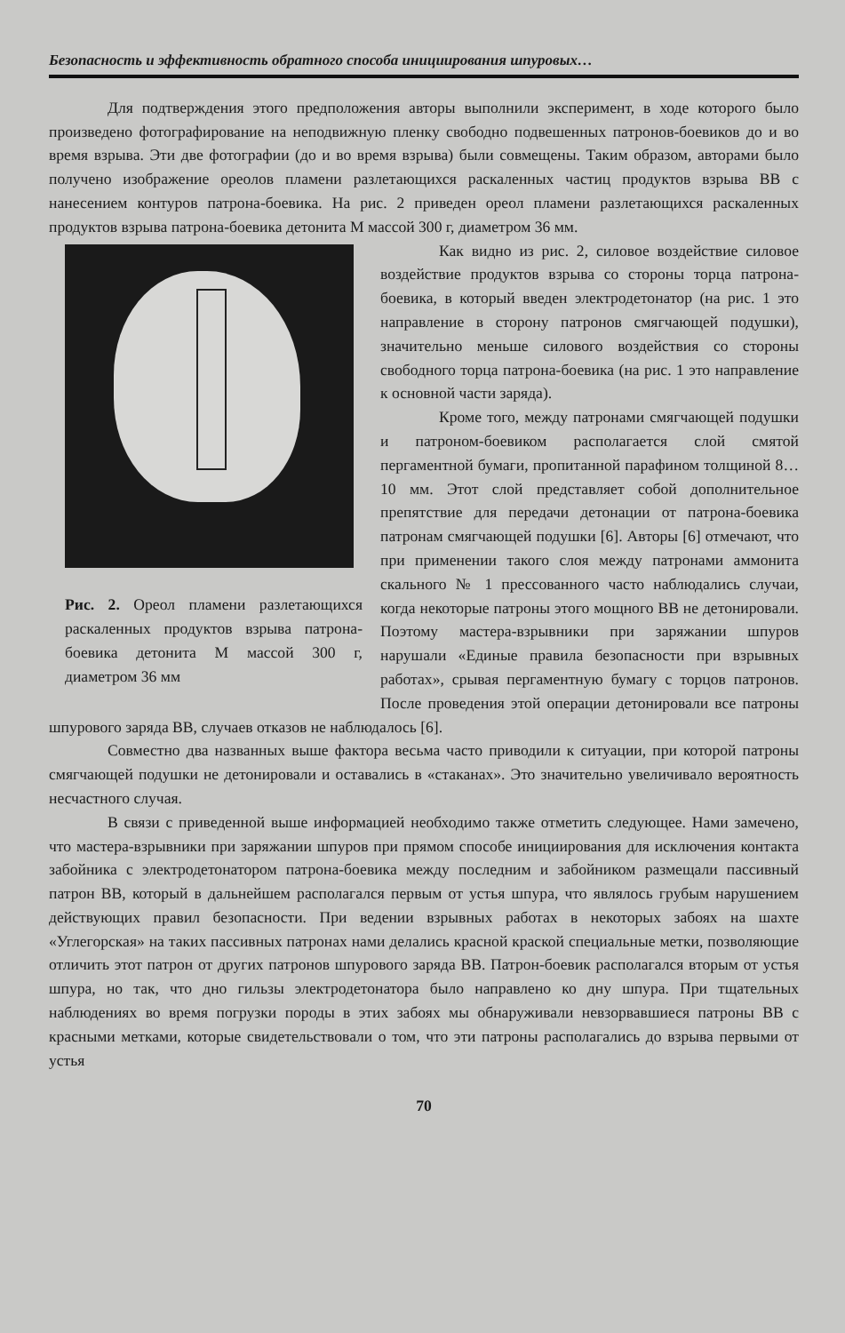Безопасность и эффективность обратного способа инициирования шпуровых…
Для подтверждения этого предположения авторы выполнили эксперимент, в ходе которого было произведено фотографирование на неподвижную пленку свободно подвешенных патронов-боевиков до и во время взрыва. Эти две фотографии (до и во время взрыва) были совмещены. Таким образом, авторами было получено изображение ореолов пламени разлетающихся раскаленных частиц продуктов взрыва ВВ с нанесением контуров патрона-боевика. На рис. 2 приведен ореол пламени разлетающихся раскаленных продуктов взрыва патрона-боевика детонита М массой 300 г, диаметром 36 мм.
Рис. 2. Ореол пламени разлетающихся раскаленных продуктов взрыва патрона-боевика детонита М массой 300 г, диаметром 36 мм
Как видно из рис. 2, силовое воздействие силовое воздействие продуктов взрыва со стороны торца патрона-боевика, в который введен электродетонатор (на рис. 1 это направление в сторону патронов смягчающей подушки), значительно меньше силового воздействия со стороны свободного торца патрона-боевика (на рис. 1 это направление к основной части заряда).
Кроме того, между патронами смягчающей подушки и патроном-боевиком располагается слой смятой пергаментной бумаги, пропитанной парафином толщиной 8…10 мм. Этот слой представляет собой дополнительное препятствие для передачи детонации от патрона-боевика патронам смягчающей подушки [6]. Авторы [6] отмечают, что при применении такого слоя между патронами аммонита скального № 1 прессованного часто наблюдались случаи, когда некоторые патроны этого мощного ВВ не детонировали. Поэтому мастера-взрывники при заряжании шпуров нарушали «Единые правила безопасности при взрывных работах», срывая пергаментную бумагу с торцов патронов. После проведения этой операции детонировали все патроны шпурового заряда ВВ, случаев отказов не наблюдалось [6].
Совместно два названных выше фактора весьма часто приводили к ситуации, при которой патроны смягчающей подушки не детонировали и оставались в «стаканах». Это значительно увеличивало вероятность несчастного случая.
В связи с приведенной выше информацией необходимо также отметить следующее. Нами замечено, что мастера-взрывники при заряжании шпуров при прямом способе инициирования для исключения контакта забойника с электродетонатором патрона-боевика между последним и забойником размещали пассивный патрон ВВ, который в дальнейшем располагался первым от устья шпура, что являлось грубым нарушением действующих правил безопасности. При ведении взрывных работах в некоторых забоях на шахте «Углегорская» на таких пассивных патронах нами делались красной краской специальные метки, позволяющие отличить этот патрон от других патронов шпурового заряда ВВ. Патрон-боевик располагался вторым от устья шпура, но так, что дно гильзы электродетонатора было направлено ко дну шпура. При тщательных наблюдениях во время погрузки породы в этих забоях мы обнаруживали невзорвавшиеся патроны ВВ с красными метками, которые свидетельствовали о том, что эти патроны располагались до взрыва первыми от устья
70